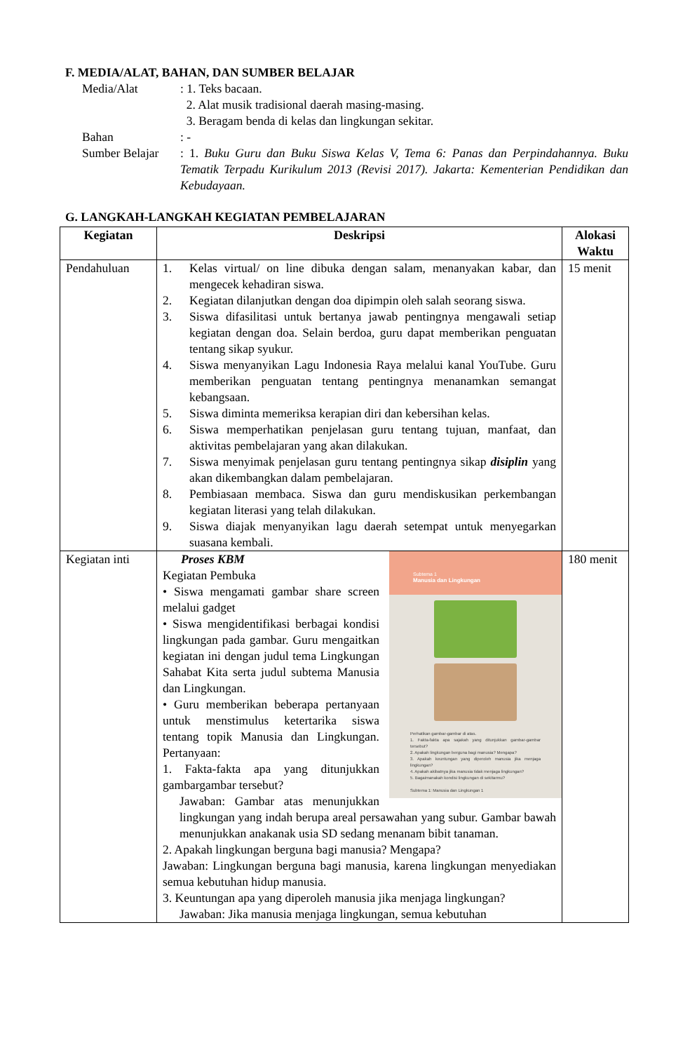F. MEDIA/ALAT, BAHAN, DAN SUMBER BELAJAR
Media/Alat : 1. Teks bacaan.
2. Alat musik tradisional daerah masing-masing.
3. Beragam benda di kelas dan lingkungan sekitar.
Bahan : -
Sumber Belajar
: 1. Buku Guru dan Buku Siswa Kelas V, Tema 6: Panas dan Perpindahannya. Buku Tematik Terpadu Kurikulum 2013 (Revisi 2017). Jakarta: Kementerian Pendidikan dan Kebudayaan.
G. LANGKAH-LANGKAH KEGIATAN PEMBELAJARAN
| Kegiatan | Deskripsi | Alokasi Waktu |
| --- | --- | --- |
| Pendahuluan | 1. Kelas virtual/ on line dibuka dengan salam, menanyakan kabar, dan mengecek kehadiran siswa. 2. Kegiatan dilanjutkan dengan doa dipimpin oleh salah seorang siswa. 3. Siswa difasilitasi untuk bertanya jawab pentingnya mengawali setiap kegiatan dengan doa. Selain berdoa, guru dapat memberikan penguatan tentang sikap syukur. 4. Siswa menyanyikan Lagu Indonesia Raya melalui kanal YouTube. Guru memberikan penguatan tentang pentingnya menanamkan semangat kebangsaan. 5. Siswa diminta memeriksa kerapian diri dan kebersihan kelas. 6. Siswa memperhatikan penjelasan guru tentang tujuan, manfaat, dan aktivitas pembelajaran yang akan dilakukan. 7. Siswa menyimak penjelasan guru tentang pentingnya sikap disiplin yang akan dikembangkan dalam pembelajaran. 8. Pembiasaan membaca. Siswa dan guru mendiskusikan perkembangan kegiatan literasi yang telah dilakukan. 9. Siswa diajak menyanyikan lagu daerah setempat untuk menyegarkan suasana kembali. | 15 menit |
| Kegiatan inti | Subtema 1 Manusia dan Lingkungan Perhatikan gambar-gambar di atas. 1. Fakta-fakta apa sajakah yang ditunjukkan gambar-gambar tersebut? 2. Apakah lingkungan berguna bagi manusia? Mengapa? 3. Apakah keuntungan yang diperoleh manusia jika menjaga lingkungan? 4. Apakah akibatnya jika manusia tidak menjaga lingkungan? 5. Bagaimanakah kondisi lingkungan di sekitarmu? Subtema 1: Manusia dan Lingkungan 1 Proses KBM Kegiatan Pembuka • Siswa mengamati gambar share screen melalui gadget • Siswa mengidentifikasi berbagai kondisi lingkungan pada gambar. Guru mengaitkan kegiatan ini dengan judul tema Lingkungan Sahabat Kita serta judul subtema Manusia dan Lingkungan. • Guru memberikan beberapa pertanyaan untuk menstimulus ketertarika siswa tentang topik Manusia dan Lingkungan. Pertanyaan: 1. Fakta-fakta apa yang ditunjukkan gambargambar tersebut? Jawaban: Gambar atas menunjukkan lingkungan yang indah berupa areal persawahan yang subur. Gambar bawah menunjukkan anakanak usia SD sedang menanam bibit tanaman. 2. Apakah lingkungan berguna bagi manusia? Mengapa? Jawaban: Lingkungan berguna bagi manusia, karena lingkungan menyediakan semua kebutuhan hidup manusia. 3. Keuntungan apa yang diperoleh manusia jika menjaga lingkungan? Jawaban: Jika manusia menjaga lingkungan, semua kebutuhan | 180 menit |